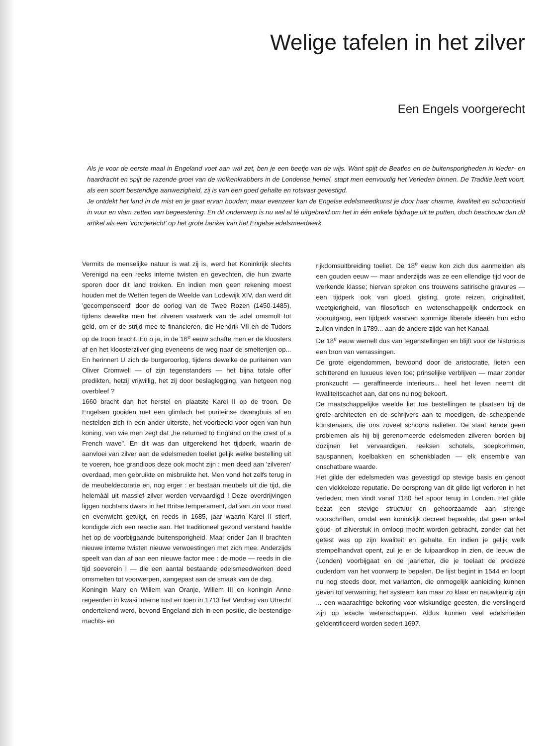Welige tafelen in het zilver
Een Engels voorgerecht
Als je voor de eerste maal in Engeland voet aan wal zet, ben je een beetje van de wijs. Want spijt de Beatles en de buitensporigheden in kleder- en haardracht en spijt de razende groei van de wolkenkrabbers in de Londense hemel, stapt men eenvoudig het Verleden binnen. De Traditie leeft voort, als een soort bestendige aanwezigheid, zij is van een goed gehalte en rotsvast gevestigd.
Je ontdekt het land in de mist en je gaat ervan houden; maar evenzeer kan de Engelse edelsmeedkunst je door haar charme, kwaliteit en schoonheid in vuur en vlam zetten van begeestering. En dit onderwerp is nu wel al té uitgebreid om het in één enkele bijdrage uit te putten, doch beschouw dan dit artikel als een 'voorgerecht' op het grote banket van het Engelse edelsmeedwerk.
Vermits de menselijke natuur is wat zij is, werd het Koninkrijk slechts Verenigd na een reeks interne twisten en gevechten, die hun zwarte sporen door dit land trokken. En indien men geen rekening moest houden met de Wetten tegen de Weelde van Lodewijk XIV, dan werd dit 'gecompenseerd' door de oorlog van de Twee Rozen (1450-1485), tijdens dewelke men het zilveren vaatwerk van de adel omsmolt tot geld, om er de strijd mee te financieren, die Hendrik VII en de Tudors op de troon bracht. En o ja, in de 16<sup>e</sup> eeuw schafte men er de kloosters af en het kloosterzilver ging eveneens de weg naar de smelterijen op... En herinnert U zich de burgeroorlog, tijdens dewelke de puriteinen van Oliver Cromwell — of zijn tegenstanders — het bijna totale offer predikten, hetzij vrijwillig, het zij door beslaglegging, van hetgeen nog overbleef ?
1660 bracht dan het herstel en plaatste Karel II op de troon. De Engelsen gooiden met een glimlach het puriteinse dwangbuis af en nestelden zich in een ander uiterste, het voorbeeld voor ogen van hun koning, van wie men zegt dat „he returned to England on the crest of a French wave". En dit was dan uitgerekend het tijdperk, waarin de aanvloei van zilver aan de edelsmeden toeliet gelijk welke bestelling uit te voeren, hoe grandioos deze ook mocht zijn : men deed aan 'zilveren' overdaad, men gebruikte en misbruikte het. Men vond het zelfs terug in de meubeldecoratie en, nog erger : er bestaan meubels uit die tijd, die helemààl uit massief zilver werden vervaardigd ! Deze overdrijvingen liggen nochtans dwars in het Britse temperament, dat van zin voor maat en evenwicht getuigt, en reeds in 1685, jaar waarin Karel II stierf, kondigde zich een reactie aan. Het traditioneel gezond verstand haalde het op de voorbijgaande buitensporigheid. Maar onder Jan II brachten nieuwe interne twisten nieuwe verwoestingen met zich mee. Anderzijds speelt van dan af aan een nieuwe factor mee : de mode — reeds in die tijd soeverein ! — die een aantal bestaande edelsmeedwerken deed omsmelten tot voorwerpen, aangepast aan de smaak van de dag.
Koningin Mary en Willem van Oranje, Willem III en koningin Anne regeerden in kwasi interne rust en toen in 1713 het Verdrag van Utrecht ondertekend werd, bevond Engeland zich in een positie, die bestendige machts- en
rijkdomsuitbreiding toeliet. De 18<sup>e</sup> eeuw kon zich dus aanmelden als een gouden eeuw — maar anderzijds was ze een ellendige tijd voor de werkende klasse; hiervan spreken ons trouwens satirische gravures — een tijdperk ook van gloed, gisting, grote reizen, originaliteit, weetgierigheid, van filosofisch en wetenschappelijk onderzoek en vooruitgang, een tijdperk waarvan sommige liberale ideeën hun echo zullen vinden in 1789... aan de andere zijde van het Kanaal.
De 18<sup>e</sup> eeuw wemelt dus van tegenstellingen en blijft voor de historicus een bron van verrassingen.
De grote eigendommen, bewoond door de aristocratie, lieten een schitterend en luxueus leven toe; prinselijke verblijven — maar zonder pronkzucht — geraffineerde interieurs... heel het leven neemt dit kwaliteitscachet aan, dat ons nu nog bekoort.
De maatschappelijke weelde liet toe bestellingen te plaatsen bij de grote architecten en de schrijvers aan te moedigen, de scheppende kunstenaars, die ons zoveel schoons nalieten. De staat kende geen problemen als hij bij gerenomeerde edelsmeden zilveren borden bij dozijnen liet vervaardigen, reeksen schotels, soepkommen, sauspannen, koelbakken en schenkbladen — elk ensemble van onschatbare waarde.
Het gilde der edelsmeden was gevestigd op stevige basis en genoot een vlekkeloze reputatie. De oorsprong van dit gilde ligt verloren in het verleden; men vindt vanaf 1180 het spoor terug in Londen. Het gilde bezat een stevige structuur en gehoorzaamde aan strenge voorschriften, omdat een koninklijk decreet bepaalde, dat geen enkel goud- of zilverstuk in omloop mocht worden gebracht, zonder dat het getest was op zijn kwaliteit en gehalte. En indien je gelijk welk stempelhandvat opent, zul je er de luipaardkop in zien, de leeuw die (Londen) voorbijgaat en de jaarletter, die je toelaat de precieze ouderdom van het voorwerp te bepalen. De lijst begint in 1544 en loopt nu nog steeds door, met varianten, die onmogelijk aanleiding kunnen geven tot verwarring; het systeem kan maar zo klaar en nauwkeurig zijn ... een waarachtige bekoring voor wiskundige geesten, die verslingerd zijn op exacte wetenschappen. Aldus kunnen veel edelsmeden geïdentificeerd worden sedert 1697.